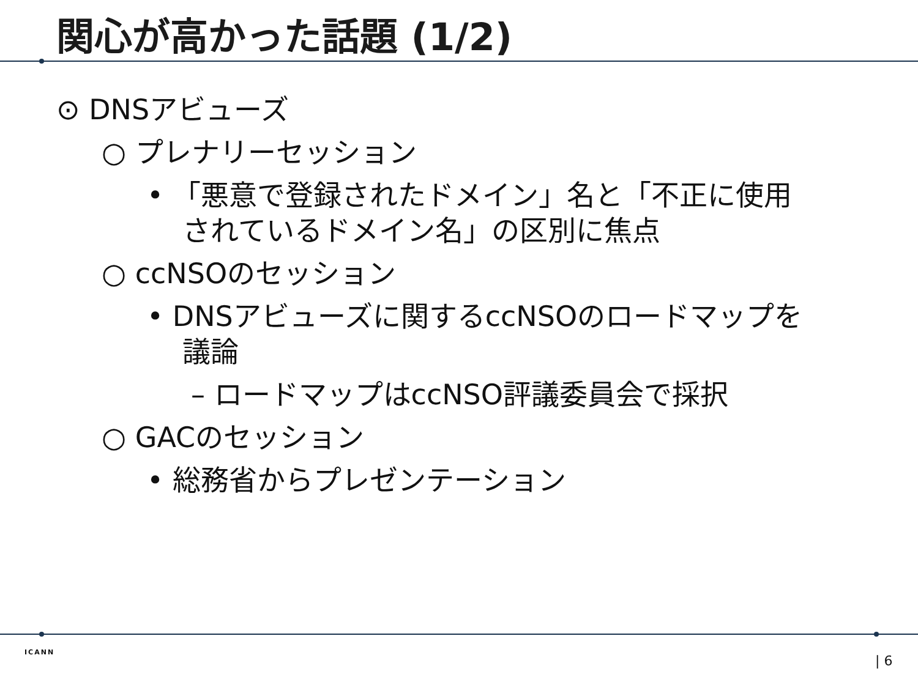関心が高かった話題 (1/2)
⊙ DNSアビューズ
○ プレナリーセッション
• 「悪意で登録されたドメイン」名と「不正に使用されているドメイン名」の区別に焦点
○ ccNSOのセッション
• DNSアビューズに関するccNSOのロードマップを議論
– ロードマップはccNSO評議委員会で採択
○ GACのセッション
• 総務省からプレゼンテーション
ICANN
| 6